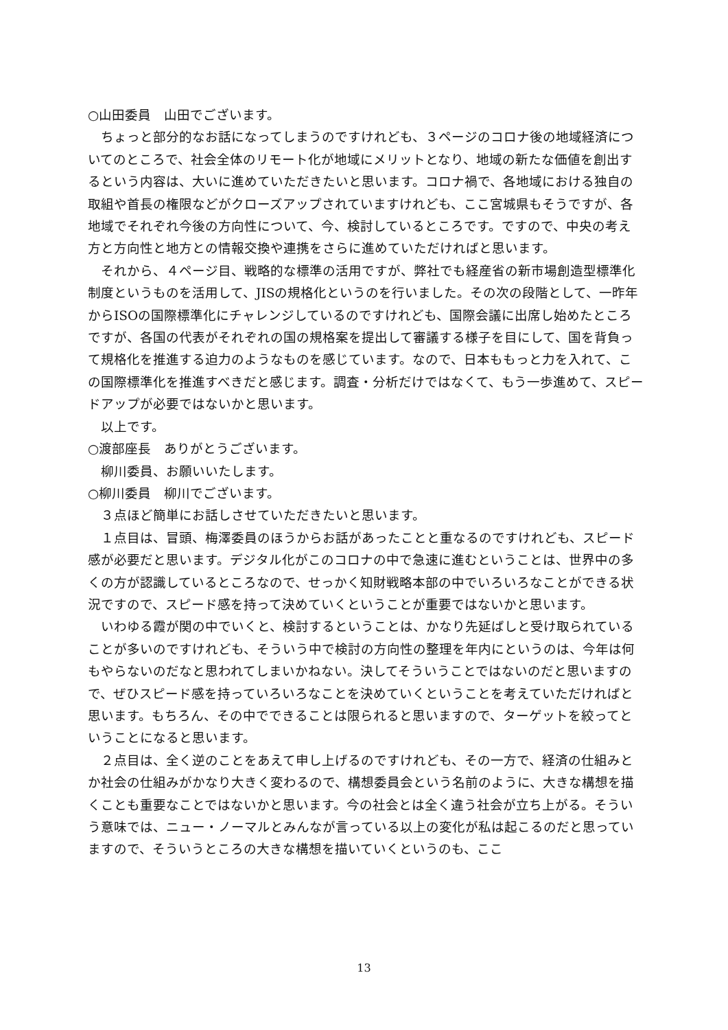○山田委員　山田でございます。
　ちょっと部分的なお話になってしまうのですけれども、３ページのコロナ後の地域経済についてのところで、社会全体のリモート化が地域にメリットとなり、地域の新たな価値を創出するという内容は、大いに進めていただきたいと思います。コロナ禍で、各地域における独自の取組や首長の権限などがクローズアップされていますけれども、ここ宮城県もそうですが、各地域でそれぞれ今後の方向性について、今、検討しているところです。ですので、中央の考え方と方向性と地方との情報交換や連携をさらに進めていただければと思います。
　それから、４ページ目、戦略的な標準の活用ですが、弊社でも経産省の新市場創造型標準化制度というものを活用して、JISの規格化というのを行いました。その次の段階として、一昨年からISOの国際標準化にチャレンジしているのですけれども、国際会議に出席し始めたところですが、各国の代表がそれぞれの国の規格案を提出して審議する様子を目にして、国を背負って規格化を推進する迫力のようなものを感じています。なので、日本ももっと力を入れて、この国際標準化を推進すべきだと感じます。調査・分析だけではなくて、もう一歩進めて、スピードアップが必要ではないかと思います。
　以上です。
○渡部座長　ありがとうございます。
　柳川委員、お願いいたします。
○柳川委員　柳川でございます。
　３点ほど簡単にお話しさせていただきたいと思います。
　１点目は、冒頭、梅澤委員のほうからお話があったことと重なるのですけれども、スピード感が必要だと思います。デジタル化がこのコロナの中で急速に進むということは、世界中の多くの方が認識しているところなので、せっかく知財戦略本部の中でいろいろなことができる状況ですので、スピード感を持って決めていくということが重要ではないかと思います。
　いわゆる霞が関の中でいくと、検討するということは、かなり先延ばしと受け取られていることが多いのですけれども、そういう中で検討の方向性の整理を年内にというのは、今年は何もやらないのだなと思われてしまいかねない。決してそういうことではないのだと思いますので、ぜひスピード感を持っていろいろなことを決めていくということを考えていただければと思います。もちろん、その中でできることは限られると思いますので、ターゲットを絞ってということになると思います。
　２点目は、全く逆のことをあえて申し上げるのですけれども、その一方で、経済の仕組みとか社会の仕組みがかなり大きく変わるので、構想委員会という名前のように、大きな構想を描くことも重要なことではないかと思います。今の社会とは全く違う社会が立ち上がる。そういう意味では、ニュー・ノーマルとみんなが言っている以上の変化が私は起こるのだと思っていますので、そういうところの大きな構想を描いていくというのも、ここ
13